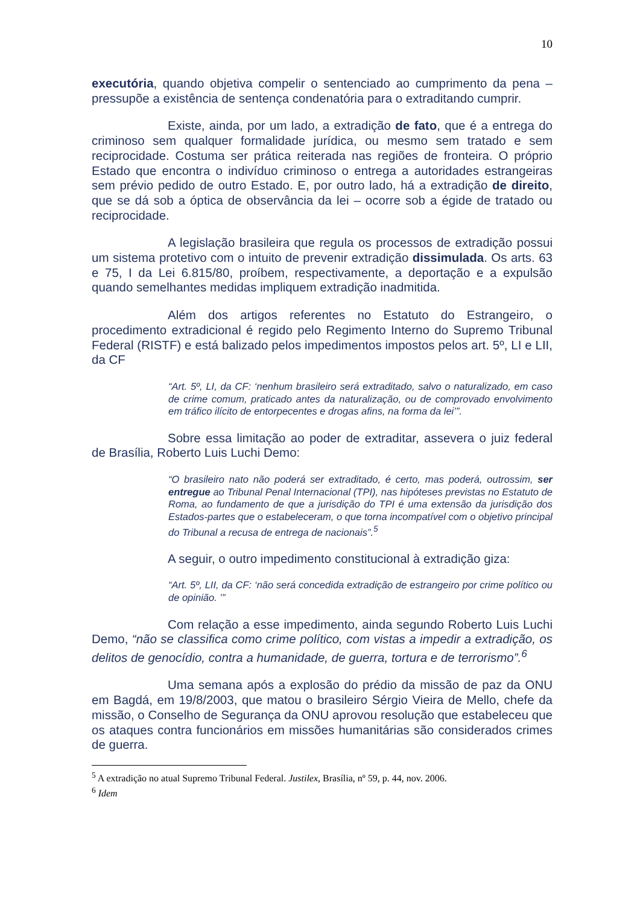10
executória, quando objetiva compelir o sentenciado ao cumprimento da pena – pressupõe a existência de sentença condenatória para o extraditando cumprir.
Existe, ainda, por um lado, a extradição de fato, que é a entrega do criminoso sem qualquer formalidade jurídica, ou mesmo sem tratado e sem reciprocidade. Costuma ser prática reiterada nas regiões de fronteira. O próprio Estado que encontra o indivíduo criminoso o entrega a autoridades estrangeiras sem prévio pedido de outro Estado. E, por outro lado, há a extradição de direito, que se dá sob a óptica de observância da lei – ocorre sob a égide de tratado ou reciprocidade.
A legislação brasileira que regula os processos de extradição possui um sistema protetivo com o intuito de prevenir extradição dissimulada. Os arts. 63 e 75, I da Lei 6.815/80, proíbem, respectivamente, a deportação e a expulsão quando semelhantes medidas impliquem extradição inadmitida.
Além dos artigos referentes no Estatuto do Estrangeiro, o procedimento extradicional é regido pelo Regimento Interno do Supremo Tribunal Federal (RISTF) e está balizado pelos impedimentos impostos pelos art. 5º, LI e LII, da CF
“Art. 5º, LI, da CF: ‘nenhum brasileiro será extraditado, salvo o naturalizado, em caso de crime comum, praticado antes da naturalização, ou de comprovado envolvimento em tráfico ilícito de entorpecentes e drogas afins, na forma da lei’”.
Sobre essa limitação ao poder de extraditar, assevera o juiz federal de Brasília, Roberto Luis Luchi Demo:
“O brasileiro nato não poderá ser extraditado, é certo, mas poderá, outrossim, ser entregue ao Tribunal Penal Internacional (TPI), nas hipóteses previstas no Estatuto de Roma, ao fundamento de que a jurisdição do TPI é uma extensão da jurisdição dos Estados-partes que o estabeleceram, o que torna incompatível com o objetivo principal do Tribunal a recusa de entrega de nacionais”.<sup>5</sup>
A seguir, o outro impedimento constitucional à extradição giza:
“Art. 5º, LII, da CF: ‘não será concedida extradição de estrangeiro por crime político ou de opinião. ’”
Com relação a esse impedimento, ainda segundo Roberto Luis Luchi Demo, “não se classifica como crime político, com vistas a impedir a extradição, os delitos de genocídio, contra a humanidade, de guerra, tortura e de terrorismo”.<sup>6</sup>
Uma semana após a explosão do prédio da missão de paz da ONU em Bagdá, em 19/8/2003, que matou o brasileiro Sérgio Vieira de Mello, chefe da missão, o Conselho de Segurança da ONU aprovou resolução que estabeleceu que os ataques contra funcionários em missões humanitárias são considerados crimes de guerra.
<sup>5</sup> A extradição no atual Supremo Tribunal Federal. Justilex, Brasília, nº 59, p. 44, nov. 2006.
<sup>6</sup> Idem